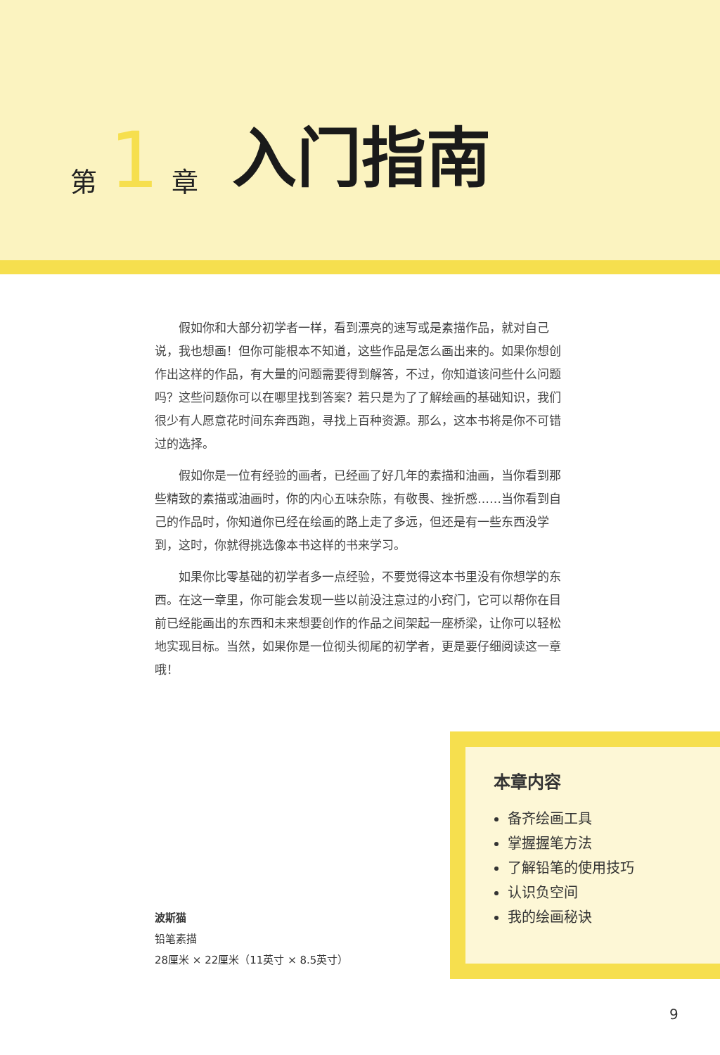第 1 章 入门指南
假如你和大部分初学者一样，看到漂亮的速写或是素描作品，就对自己说，我也想画！但你可能根本不知道，这些作品是怎么画出来的。如果你想创作出这样的作品，有大量的问题需要得到解答，不过，你知道该问些什么问题吗？这些问题你可以在哪里找到答案？若只是为了了解绘画的基础知识，我们很少有人愿意花时间东奔西跑，寻找上百种资源。那么，这本书将是你不可错过的选择。
假如你是一位有经验的画者，已经画了好几年的素描和油画，当你看到那些精致的素描或油画时，你的内心五味杂陈，有敬畏、挫折感……当你看到自己的作品时，你知道你已经在绘画的路上走了多远，但还是有一些东西没学到，这时，你就得挑选像本书这样的书来学习。
如果你比零基础的初学者多一点经验，不要觉得这本书里没有你想学的东西。在这一章里，你可能会发现一些以前没注意过的小窍门，它可以帮你在目前已经能画出的东西和未来想要创作的作品之间架起一座桥梁，让你可以轻松地实现目标。当然，如果你是一位彻头彻尾的初学者，更是要仔细阅读这一章哦！
本章内容
备齐绘画工具
掌握握笔方法
了解铅笔的使用技巧
认识负空间
我的绘画秘诀
波斯猫
铅笔素描
28厘米 × 22厘米（11英寸 × 8.5英寸）
9